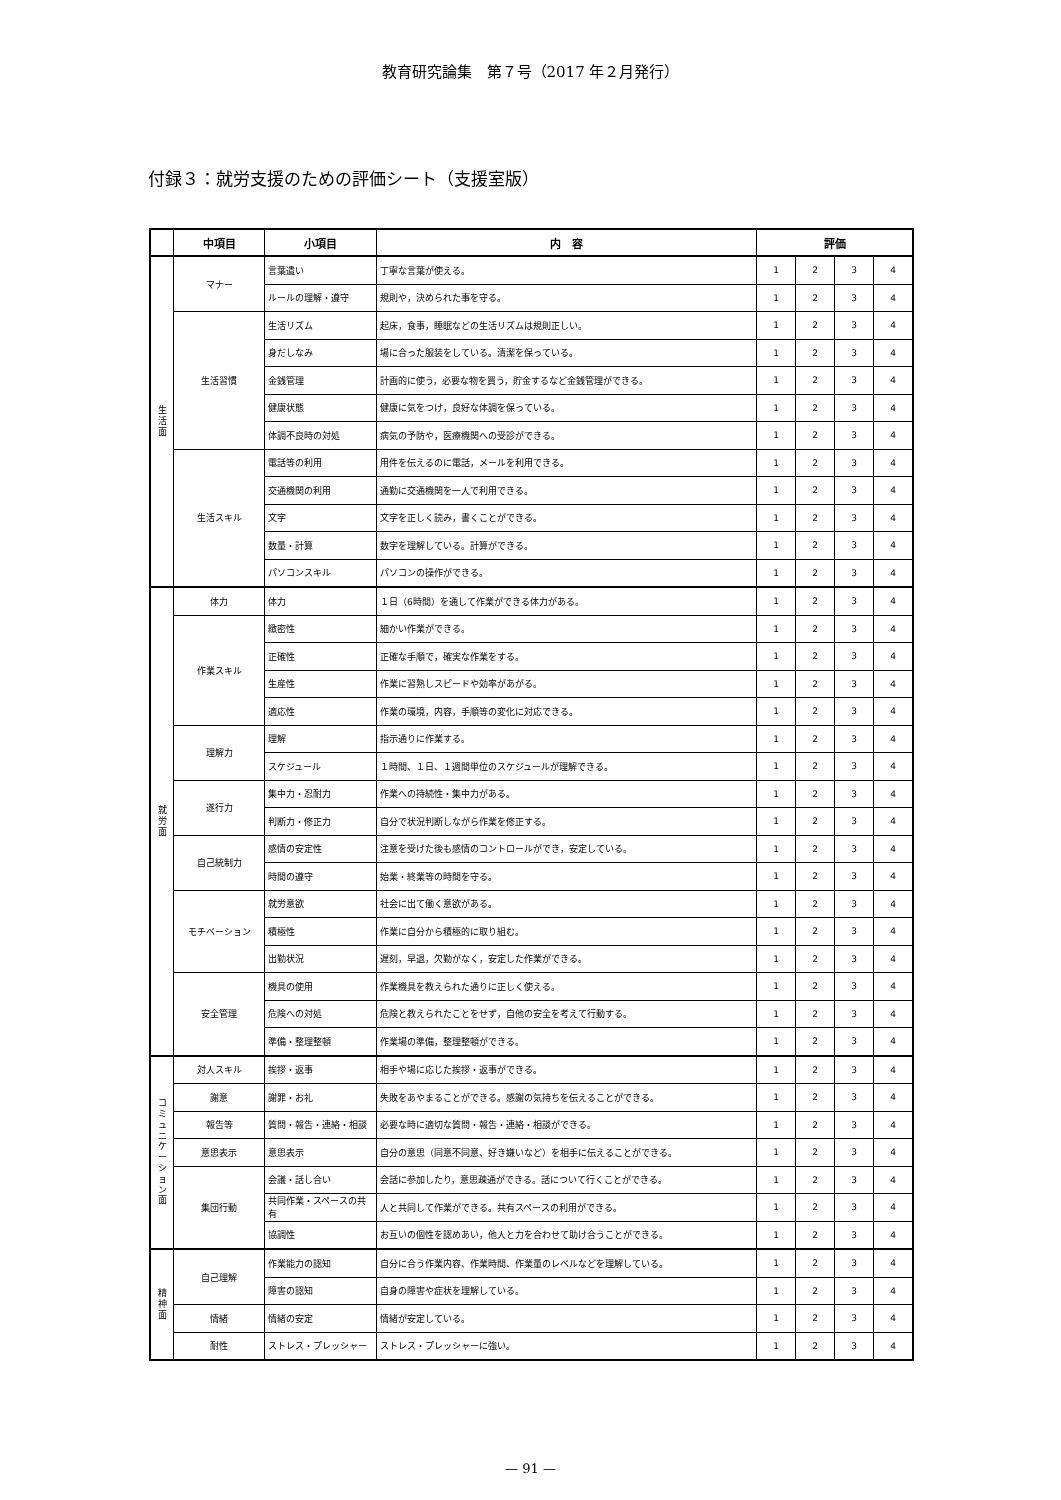教育研究論集　第７号（2017 年２月発行）
付録３：就労支援のための評価シート（支援室版）
| | 中項目 | 小項目 | 内 容 | 評価 | | | |
| --- | --- | --- | --- | --- | --- | --- | --- |
| 生 活 面 | マナー | 言葉遣い | 丁寧な言葉が使える。 | 1 | 2 | 3 | 4 |
| | | ルールの理解・遵守 | 規則や，決められた事を守る。 | 1 | 2 | 3 | 4 |
| | 生活習慣 | 生活リズム | 起床，食事，睡眠などの生活リズムは規則正しい。 | 1 | 2 | 3 | 4 |
| | | 身だしなみ | 場に合った服装をしている。清潔を保っている。 | 1 | 2 | 3 | 4 |
| | | 金銭管理 | 計画的に使う，必要な物を買う，貯金するなど金銭管理ができる。 | 1 | 2 | 3 | 4 |
| | | 健康状態 | 健康に気をつけ，良好な体調を保っている。 | 1 | 2 | 3 | 4 |
| | | 体調不良時の対処 | 病気の予防や，医療機関への受診ができる。 | 1 | 2 | 3 | 4 |
| | 生活スキル | 電話等の利用 | 用件を伝えるのに電話，メールを利用できる。 | 1 | 2 | 3 | 4 |
| | | 交通機関の利用 | 通勤に交通機関を一人で利用できる。 | 1 | 2 | 3 | 4 |
| | | 文字 | 文字を正しく読み，書くことができる。 | 1 | 2 | 3 | 4 |
| | | 数量・計算 | 数字を理解している。計算ができる。 | 1 | 2 | 3 | 4 |
| | | パソコンスキル | パソコンの操作ができる。 | 1 | 2 | 3 | 4 |
| 就 労 面 | 体力 | 体力 | １日（6時間）を通して作業ができる体力がある。 | 1 | 2 | 3 | 4 |
| | 作業スキル | 緻密性 | 細かい作業ができる。 | 1 | 2 | 3 | 4 |
| | | 正確性 | 正確な手順で，確実な作業をする。 | 1 | 2 | 3 | 4 |
| | | 生産性 | 作業に習熟しスピードや効率があがる。 | 1 | 2 | 3 | 4 |
| | | 適応性 | 作業の環境，内容，手順等の変化に対応できる。 | 1 | 2 | 3 | 4 |
| | 理解力 | 理解 | 指示通りに作業する。 | 1 | 2 | 3 | 4 |
| | | スケジュール | １時間、１日、１週間単位のスケジュールが理解できる。 | 1 | 2 | 3 | 4 |
| | 遂行力 | 集中力・忍耐力 | 作業への持続性・集中力がある。 | 1 | 2 | 3 | 4 |
| | | 判断力・修正力 | 自分で状況判断しながら作業を修正する。 | 1 | 2 | 3 | 4 |
| | 自己統制力 | 感情の安定性 | 注意を受けた後も感情のコントロールができ，安定している。 | 1 | 2 | 3 | 4 |
| | | 時間の遵守 | 始業・終業等の時間を守る。 | 1 | 2 | 3 | 4 |
| | モチベーション | 就労意欲 | 社会に出て働く意欲がある。 | 1 | 2 | 3 | 4 |
| | | 積極性 | 作業に自分から積極的に取り組む。 | 1 | 2 | 3 | 4 |
| | | 出勤状況 | 遅刻，早退，欠勤がなく，安定した作業ができる。 | 1 | 2 | 3 | 4 |
| | 安全管理 | 機具の使用 | 作業機具を教えられた通りに正しく使える。 | 1 | 2 | 3 | 4 |
| | | 危険への対処 | 危険と教えられたことをせず，自他の安全を考えて行動する。 | 1 | 2 | 3 | 4 |
| | | 準備・整理整頓 | 作業場の準備，整理整頓ができる。 | 1 | 2 | 3 | 4 |
| コ ミ ュ ニ ケ ー シ ョ ン 面 | 対人スキル | 挨拶・返事 | 相手や場に応じた挨拶・返事ができる。 | 1 | 2 | 3 | 4 |
| | 謝意 | 謝罪・お礼 | 失敗をあやまることができる。感謝の気持ちを伝えることができる。 | 1 | 2 | 3 | 4 |
| | 報告等 | 質問・報告・連絡・相談 | 必要な時に適切な質問・報告・連絡・相談ができる。 | 1 | 2 | 3 | 4 |
| | 意思表示 | 意思表示 | 自分の意思（同意不同意、好き嫌いなど）を相手に伝えることができる。 | 1 | 2 | 3 | 4 |
| | 集団行動 | 会議・話し合い | 会話に参加したり，意思疎通ができる。話について行くことができる。 | 1 | 2 | 3 | 4 |
| | | 共同作業・スペースの共有 | 人と共同して作業ができる。共有スペースの利用ができる。 | 1 | 2 | 3 | 4 |
| | | 協調性 | お互いの個性を認めあい，他人と力を合わせて助け合うことができる。 | 1 | 2 | 3 | 4 |
| 精 神 面 | 自己理解 | 作業能力の認知 | 自分に合う作業内容、作業時間、作業量のレベルなどを理解している。 | 1 | 2 | 3 | 4 |
| | | 障害の認知 | 自身の障害や症状を理解している。 | 1 | 2 | 3 | 4 |
| | 情緒 | 情緒の安定 | 情緒が安定している。 | 1 | 2 | 3 | 4 |
| | 耐性 | ストレス・プレッシャー | ストレス・プレッシャーに強い。 | 1 | 2 | 3 | 4 |
— 91 —